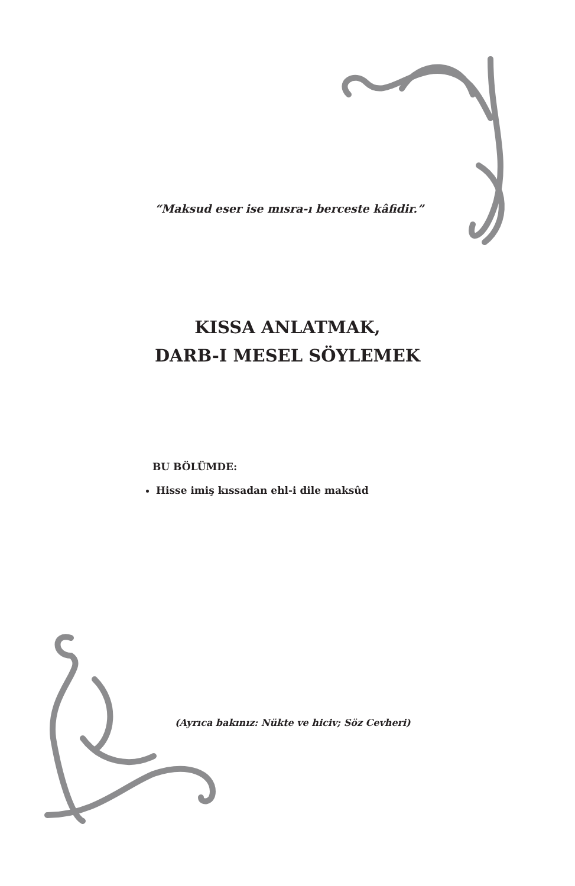“Maksud eser ise mısra-ı berceste kâfidir.”
KISSA ANLATMAK,
DARB-I MESEL SÖYLEMEK
BU BÖLÜMDE:
Hisse imiş kıssadan ehl-i dile maksûd
(Ayrıca bakınız: Nükte ve hiciv; Söz Cevheri)